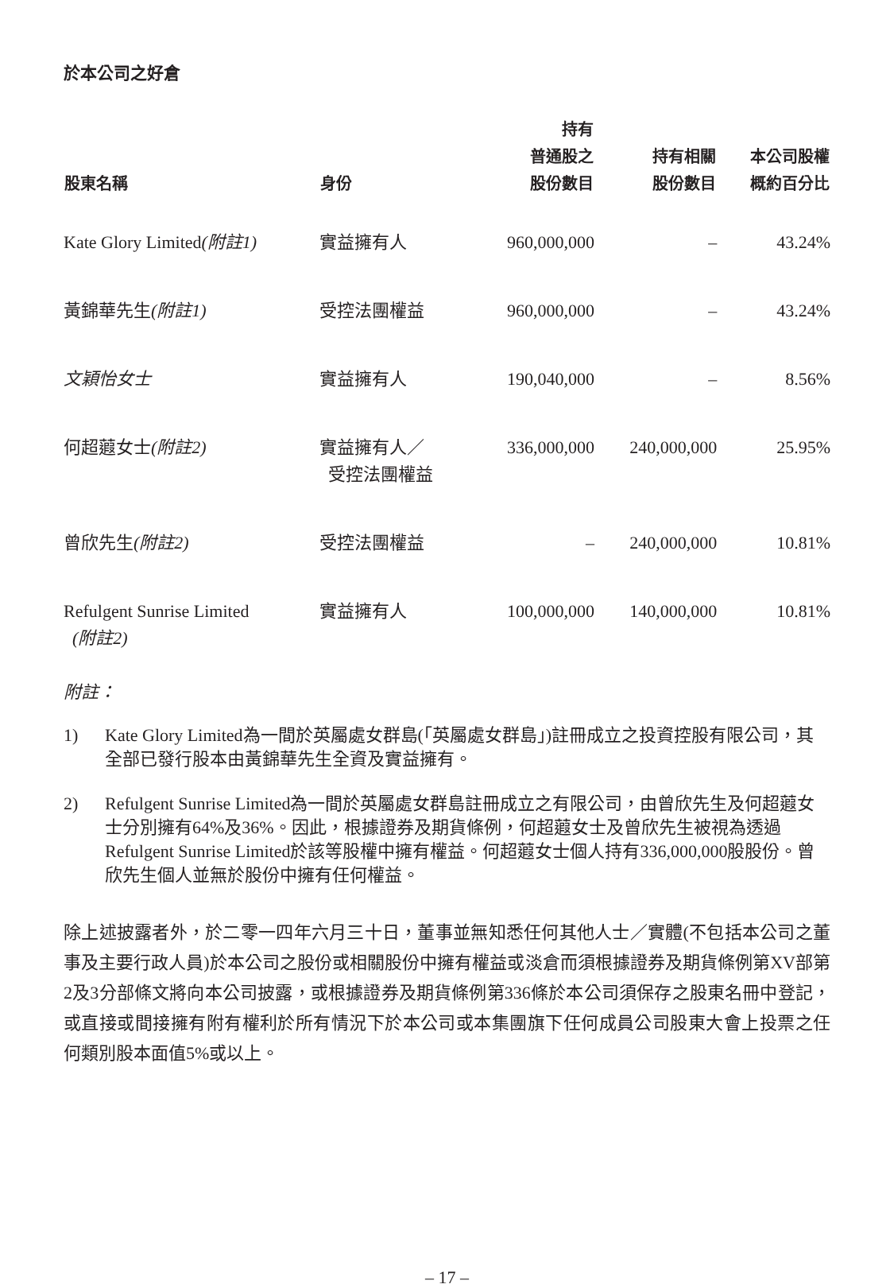於本公司之好倉
| 股東名稱 | 身份 | 持有 普通股之 股份數目 | 持有相關 股份數目 | 本公司股權 概約百分比 |
| --- | --- | --- | --- | --- |
| Kate Glory Limited (附註1) | 實益擁有人 | 960,000,000 | – | 43.24% |
| 黃錦華先生 (附註1) | 受控法團權益 | 960,000,000 | – | 43.24% |
| 文穎怡女士 | 實益擁有人 | 190,040,000 | – | 8.56% |
| 何超蕸女士 (附註2) | 實益擁有人／ 受控法團權益 | 336,000,000 | 240,000,000 | 25.95% |
| 曾欣先生 (附註2) | 受控法團權益 | – | 240,000,000 | 10.81% |
| Refulgent Sunrise Limited (附註2) | 實益擁有人 | 100,000,000 | 140,000,000 | 10.81% |
附註：
1) Kate Glory Limited為一間於英屬處女群島(「英屬處女群島」)註冊成立之投資控股有限公司，其全部已發行股本由黃錦華先生全資及實益擁有。
2) Refulgent Sunrise Limited為一間於英屬處女群島註冊成立之有限公司，由曾欣先生及何超蕸女士分別擁有64%及36%。因此，根據證券及期貨條例，何超蕸女士及曾欣先生被視為透過Refulgent Sunrise Limited於該等股權中擁有權益。何超蕸女士個人持有336,000,000股股份。曾欣先生個人並無於股份中擁有任何權益。
除上述披露者外，於二零一四年六月三十日，董事並無知悉任何其他人士／實體(不包括本公司之董事及主要行政人員)於本公司之股份或相關股份中擁有權益或淡倉而須根據證券及期貨條例第XV部第2及3分部條文將向本公司披露，或根據證券及期貨條例第336條於本公司須保存之股東名冊中登記，或直接或間接擁有附有權利於所有情況下於本公司或本集團旗下任何成員公司股東大會上投票之任何類別股本面值5%或以上。
– 17 –